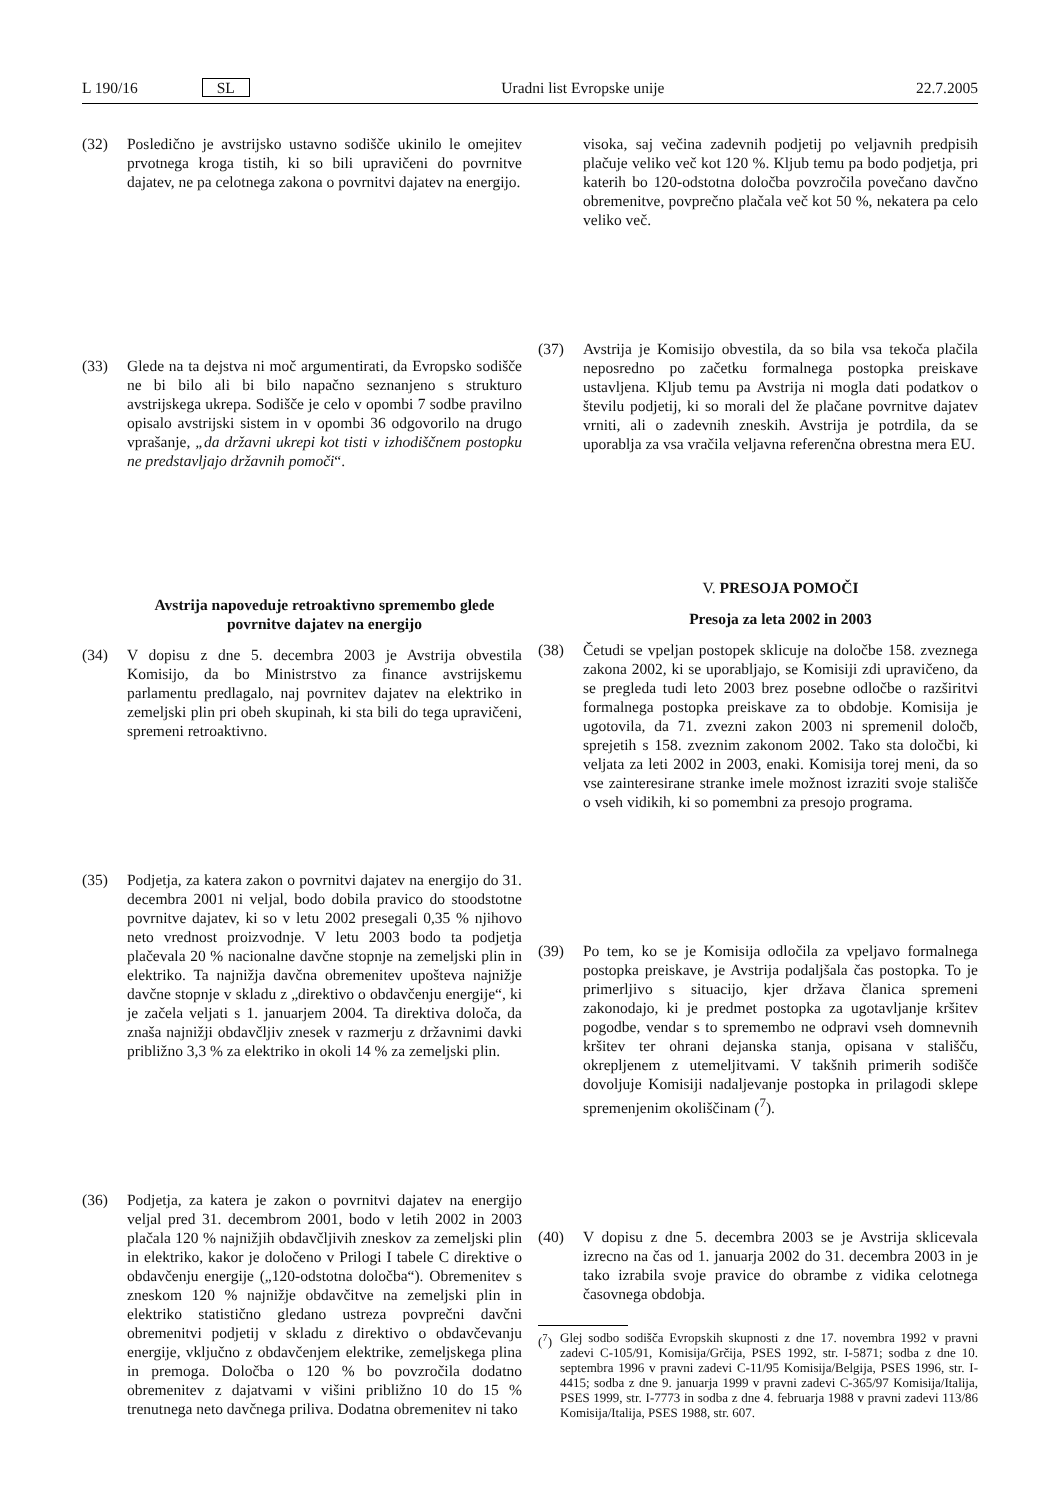L 190/16 SL Uradni list Evropske unije 22.7.2005
(32) Posledično je avstrijsko ustavno sodišče ukinilo le omejitev prvotnega kroga tistih, ki so bili upravičeni do povrnitve dajatev, ne pa celotnega zakona o povrnitvi dajatev na energijo.
(33) Glede na ta dejstva ni moč argumentirati, da Evropsko sodišče ne bi bilo ali bi bilo napačno seznanjeno s strukturo avstrijskega ukrepa. Sodišče je celo v opombi 7 sodbe pravilno opisalo avstrijski sistem in v opombi 36 odgovorilo na drugo vprašanje, „da državni ukrepi kot tisti v izhodiščnem postopku ne predstavljajo državnih pomoči“.
Avstrija napoveduje retroaktivno spremembo glede povrnitve dajatev na energijo
(34) V dopisu z dne 5. decembra 2003 je Avstrija obvestila Komisijo, da bo Ministrstvo za finance avstrijskemu parlamentu predlagalo, naj povrnitev dajatev na elektriko in zemeljski plin pri obeh skupinah, ki sta bili do tega upravičeni, spremeni retroaktivno.
(35) Podjetja, za katera zakon o povrnitvi dajatev na energijo do 31. decembra 2001 ni veljal, bodo dobila pravico do stoodstotne povrnitve dajatev, ki so v letu 2002 presegali 0,35 % njihovo neto vrednost proizvodnje. V letu 2003 bodo ta podjetja plačevala 20 % nacionalne davčne stopnje na zemeljski plin in elektriko. Ta najnižja davčna obremenitev upošteva najnižje davčne stopnje v skladu z „direktivo o obdavčenju energije“, ki je začela veljati s 1. januarjem 2004. Ta direktiva določa, da znaša najnižji obdavčljiv znesek v razmerju z državnimi davki približno 3,3 % za elektriko in okoli 14 % za zemeljski plin.
(36) Podjetja, za katera je zakon o povrnitvi dajatev na energijo veljal pred 31. decembrom 2001, bodo v letih 2002 in 2003 plačala 120 % najnižjih obdavčljivih zneskov za zemeljski plin in elektriko, kakor je določeno v Prilogi I tabele C direktive o obdavčenju energije („120-odstotna določba“). Obremenitev s zneskom 120 % najnižje obdavčitve na zemeljski plin in elektriko statistično gledano ustreza povprečni davčni obremenitvi podjetij v skladu z direktivo o obdavčevanju energije, vključno z obdavčenjem elektrike, zemeljskega plina in premoga. Določba o 120 % bo povzročila dodatno obremenitev z dajatvami v višini približno 10 do 15 % trenutnega neto davčnega priliva. Dodatna obremenitev ni tako
visoka, saj večina zadevnih podjetij po veljavnih predpisih plačuje veliko več kot 120 %. Kljub temu pa bodo podjetja, pri katerih bo 120-odstotna določba povzročila povečano davčno obremenitve, povprečno plačala več kot 50 %, nekatera pa celo veliko več.
(37) Avstrija je Komisijo obvestila, da so bila vsa tekoča plačila neposredno po začetku formalnega postopka preiskave ustavljena. Kljub temu pa Avstrija ni mogla dati podatkov o številu podjetij, ki so morali del že plačane povrnitve dajatev vrniti, ali o zadevnih zneskih. Avstrija je potrdila, da se uporablja za vsa vračila veljavna referenčna obrestna mera EU.
V. PRESOJA POMOČI
Presoja za leta 2002 in 2003
(38) Četudi se vpeljan postopek sklicuje na določbe 158. zveznega zakona 2002, ki se uporabljajo, se Komisiji zdi upravičeno, da se pregleda tudi leto 2003 brez posebne odločbe o razširitvi formalnega postopka preiskave za to obdobje. Komisija je ugotovila, da 71. zvezni zakon 2003 ni spremenil določb, sprejetih s 158. zveznim zakonom 2002. Tako sta določbi, ki veljata za leti 2002 in 2003, enaki. Komisija torej meni, da so vse zainteresirane stranke imele možnost izraziti svoje stališče o vseh vidikih, ki so pomembni za presojo programa.
(39) Po tem, ko se je Komisija odločila za vpeljavo formalnega postopka preiskave, je Avstrija podaljšala čas postopka. To je primerljivo s situacijo, kjer država članica spremeni zakonodajo, ki je predmet postopka za ugotavljanje kršitev pogodbe, vendar s to spremembo ne odpravi vseh domnevnih kršitev ter ohrani dejanska stanja, opisana v stališču, okrepljenem z utemeljitvami. V takšnih primerih sodišče dovoljuje Komisiji nadaljevanje postopka in prilagodi sklepe spremenjenim okoliščinam (<sup>7</sup>).
(40) V dopisu z dne 5. decembra 2003 se je Avstrija sklicevala izrecno na čas od 1. januarja 2002 do 31. decembra 2003 in je tako izrabila svoje pravice do obrambe z vidika celotnega časovnega obdobja.
(<sup>7</sup>) Glej sodbo sodišča Evropskih skupnosti z dne 17. novembra 1992 v pravni zadevi C-105/91, Komisija/Grčija, PSES 1992, str. I-5871; sodba z dne 10. septembra 1996 v pravni zadevi C-11/95 Komisija/Belgija, PSES 1996, str. I-4415; sodba z dne 9. januarja 1999 v pravni zadevi C-365/97 Komisija/Italija, PSES 1999, str. I-7773 in sodba z dne 4. februarja 1988 v pravni zadevi 113/86 Komisija/Italija, PSES 1988, str. 607.